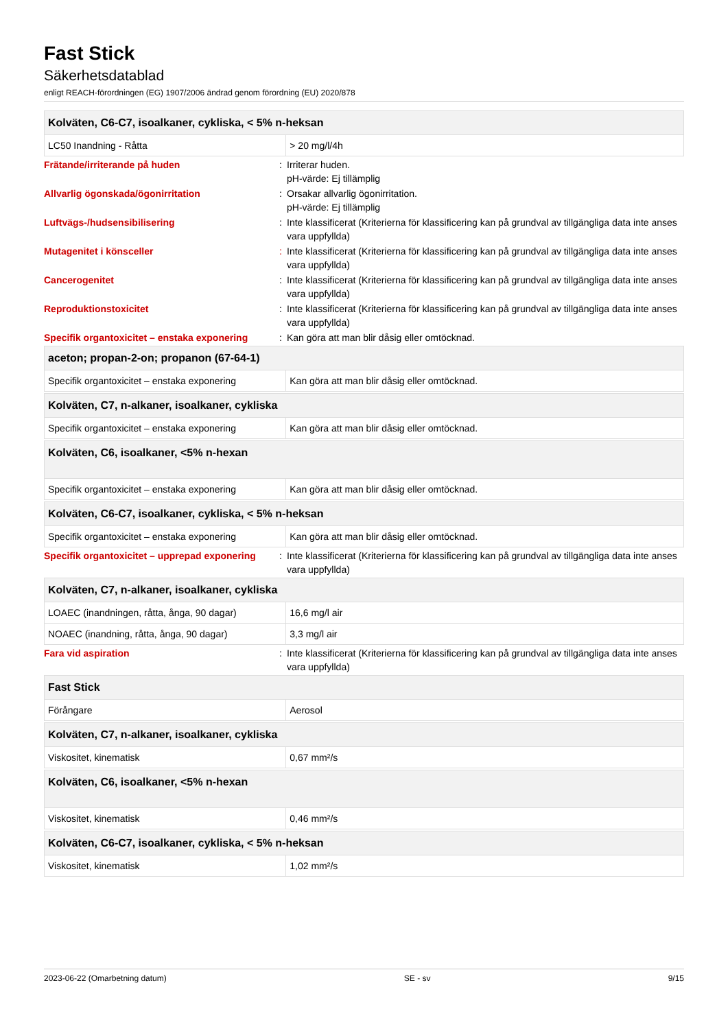Fast Stick
Säkerhetsdatablad
enligt REACH-förordningen (EG) 1907/2006 ändrad genom förordning (EU) 2020/878
| Kolväten, C6-C7, isoalkaner, cykliska, < 5% n-heksan | |
| --- | --- |
| LC50 Inandning - Råtta | > 20 mg/l/4h |
Frätande/irriterande på huden : Irriterar huden.
pH-värde: Ej tillämplig
Allvarlig ögonskada/ögonirritation : Orsakar allvarlig ögonirritation.
pH-värde: Ej tillämplig
Luftvägs-/hudsensibilisering : Inte klassificerat (Kriterierna för klassificering kan på grundval av tillgängliga data inte anses vara uppfyllda)
Mutagenitet i könsceller : Inte klassificerat (Kriterierna för klassificering kan på grundval av tillgängliga data inte anses vara uppfyllda)
Cancerogenitet : Inte klassificerat (Kriterierna för klassificering kan på grundval av tillgängliga data inte anses vara uppfyllda)
Reproduktionstoxicitet : Inte klassificerat (Kriterierna för klassificering kan på grundval av tillgängliga data inte anses vara uppfyllda)
Specifik organtoxicitet – enstaka exponering
: Kan göra att man blir dåsig eller omtöcknad.
| aceton; propan-2-on; propanon (67-64-1) | |
| --- | --- |
| Specifik organtoxicitet – enstaka exponering | Kan göra att man blir dåsig eller omtöcknad. |
| Kolväten, C7, n-alkaner, isoalkaner, cykliska | |
| --- | --- |
| Specifik organtoxicitet – enstaka exponering | Kan göra att man blir dåsig eller omtöcknad. |
| Kolväten, C6, isoalkaner, <5% n-hexan | |
| --- | --- |
| Specifik organtoxicitet – enstaka exponering | Kan göra att man blir dåsig eller omtöcknad. |
| Kolväten, C6-C7, isoalkaner, cykliska, < 5% n-heksan | |
| --- | --- |
| Specifik organtoxicitet – enstaka exponering | Kan göra att man blir dåsig eller omtöcknad. |
Specifik organtoxicitet – upprepad exponering
: Inte klassificerat (Kriterierna för klassificering kan på grundval av tillgängliga data inte anses vara uppfyllda)
| Kolväten, C7, n-alkaner, isoalkaner, cykliska | |
| --- | --- |
| LOAEC (inandningen, råtta, ånga, 90 dagar) | 16,6 mg/l air |
| NOAEC (inandning, råtta, ånga, 90 dagar) | 3,3 mg/l air |
Fara vid aspiration : Inte klassificerat (Kriterierna för klassificering kan på grundval av tillgängliga data inte anses vara uppfyllda)
| Fast Stick | |
| --- | --- |
| Förångare | Aerosol |
| Kolväten, C7, n-alkaner, isoalkaner, cykliska | |
| --- | --- |
| Viskositet, kinematisk | 0,67 mm²/s |
| Kolväten, C6, isoalkaner, <5% n-hexan | |
| --- | --- |
| Viskositet, kinematisk | 0,46 mm²/s |
| Kolväten, C6-C7, isoalkaner, cykliska, < 5% n-heksan | |
| --- | --- |
| Viskositet, kinematisk | 1,02 mm²/s |
2023-06-22 (Omarbetning datum) SE - sv 9/15